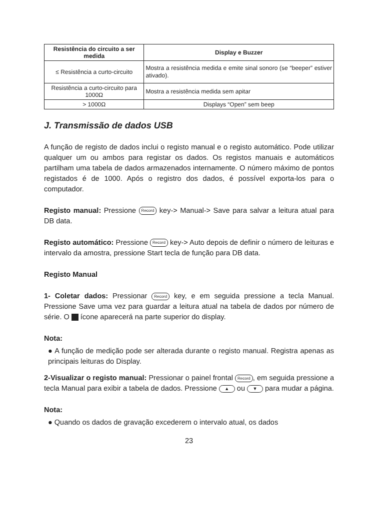| Resistência do circuito a ser medida | Display e Buzzer |
| --- | --- |
| ≤ Resistência a curto-circuito | Mostra a resistência medida e emite sinal sonoro (se “beeper” estiver ativado). |
| Resistência a curto-circuito para 1000Ω | Mostra a resistência medida sem apitar |
| > 1000Ω | Displays “Open” sem beep |
J. Transmissão de dados USB
A função de registo de dados inclui o registo manual e o registo automático. Pode utilizar qualquer um ou ambos para registar os dados. Os registos manuais e automáticos partilham uma tabela de dados armazenados internamente. O número máximo de pontos registados é de 1000. Após o registro dos dados, é possível exporta-los para o computador.
Registo manual: Pressione Record key-> Manual-> Save para salvar a leitura atual para DB data.
Registo automático: Pressione Record key-> Auto depois de definir o número de leituras e intervalo da amostra, pressione Start tecla de função para DB data.
Registo Manual
1- Coletar dados: Pressionar Record key, e em seguida pressione a tecla Manual. Pressione Save uma vez para guardar a leitura atual na tabela de dados por número de série. O ícone aparecerá na parte superior do display.
Nota:
● A função de medição pode ser alterada durante o registo manual. Registra apenas as principais leituras do Display.
2-Visualizar o registo manual: Pressionar o painel frontal Record, em seguida pressione a tecla Manual para exibir a tabela de dados. Pressione ▲ ou ▼ para mudar a página.
Nota:
● Quando os dados de gravação excederem o intervalo atual, os dados
23